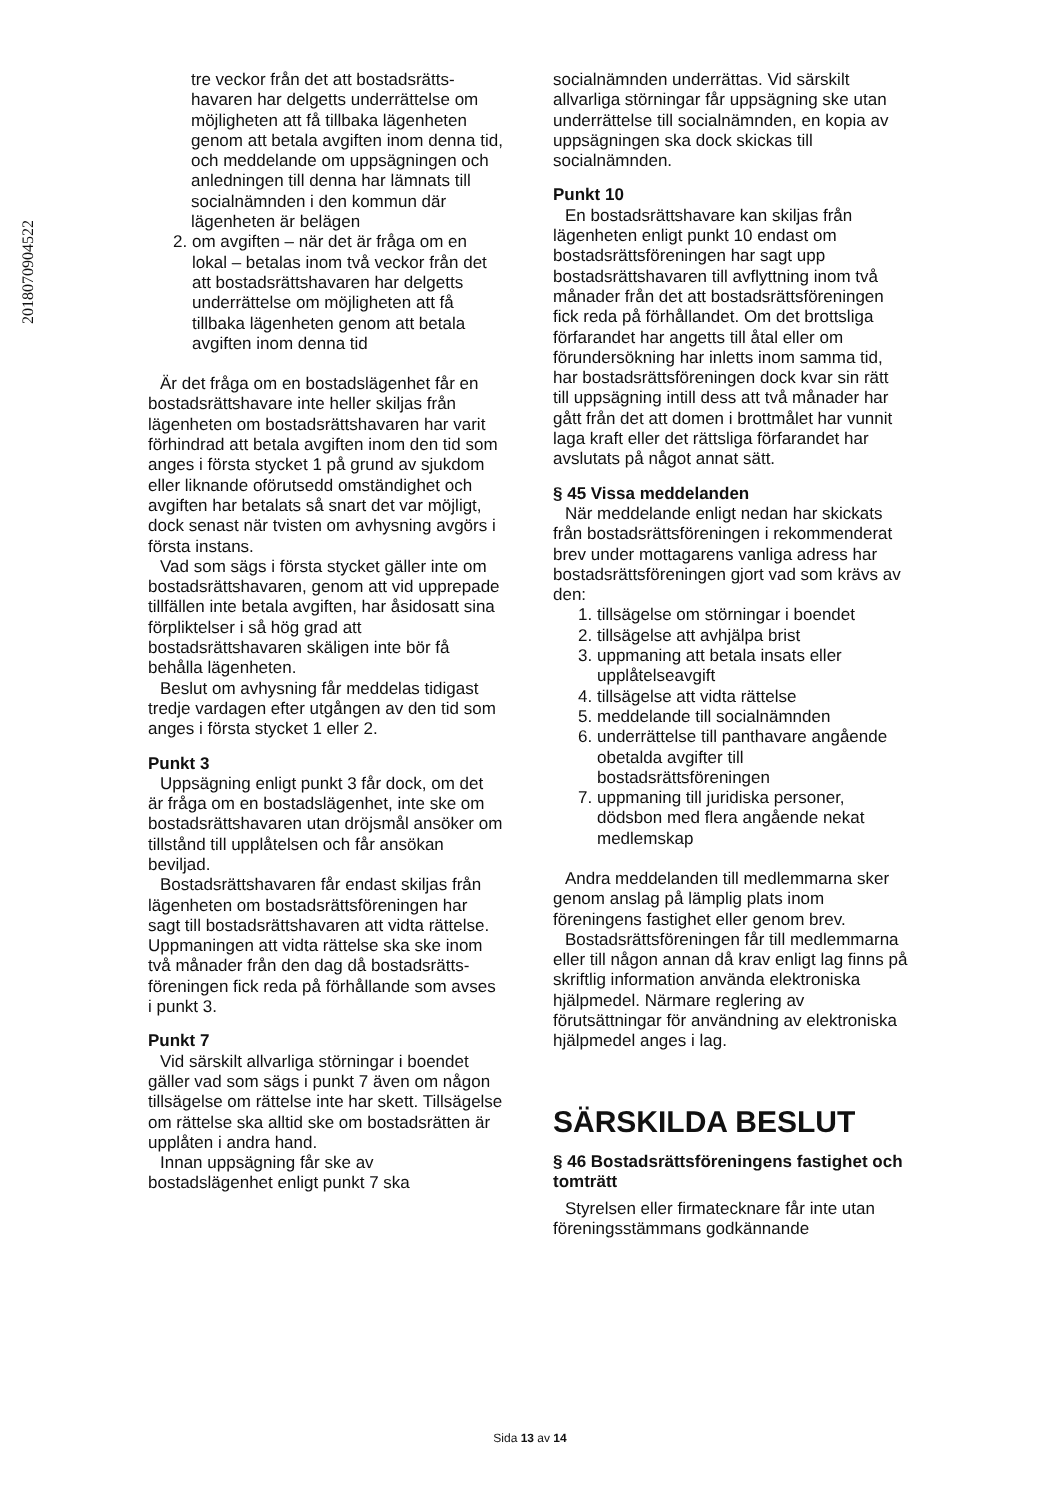2018070904522
tre veckor från det att bostadsrätts­havaren har delgetts underrättelse om möjligheten att få tillbaka lägenheten genom att betala avgiften inom denna tid, och meddelande om uppsägningen och anledningen till denna har lämnats till socialnämnden i den kommun där lägenheten är belägen
2. om avgiften – när det är fråga om en lokal – betalas inom två veckor från det att bostadsrättshavaren har delgetts underrättelse om möjligheten att få tillbaka lägenheten genom att betala avgiften inom denna tid
Är det fråga om en bostadslägenhet får en bostadsrättshavare inte heller skiljas från lägenheten om bostadsrättshavaren har varit förhindrad att betala avgiften inom den tid som anges i första stycket 1 på grund av sjukdom eller liknande oförutsedd omständighet och avgiften har betalats så snart det var möjligt, dock senast när tvisten om avhysning avgörs i första instans.
Vad som sägs i första stycket gäller inte om bostadsrättshavaren, genom att vid upprepade tillfällen inte betala avgiften, har åsidosatt sina förpliktelser i så hög grad att bostadsrättshavaren skäligen inte bör få behålla lägenheten.
Beslut om avhysning får meddelas tidigast tredje vardagen efter utgången av den tid som anges i första stycket 1 eller 2.
Punkt 3
Uppsägning enligt punkt 3 får dock, om det är fråga om en bostadslägenhet, inte ske om bostadsrättshavaren utan dröjsmål ansöker om tillstånd till upplåtelsen och får ansökan beviljad.
Bostadsrättshavaren får endast skiljas från lägenheten om bostadsrätts­föreningen har sagt till bostadsrätts­havaren att vidta rättelse. Uppmaningen att vidta rättelse ska ske inom två månader från den dag då bostadsrätts­föreningen fick reda på förhållande som avses i punkt 3.
Punkt 7
Vid särskilt allvarliga störningar i boendet gäller vad som sägs i punkt 7 även om någon tillsägelse om rättelse inte har skett. Tillsägelse om rättelse ska alltid ske om bostadsrätten är upplåten i andra hand.
Innan uppsägning får ske av bostadslägenhet enligt punkt 7 ska
socialnämnden underrättas. Vid särskilt allvarliga störningar får uppsägning ske utan underrättelse till socialnämnden, en kopia av uppsägningen ska dock skickas till socialnämnden.
Punkt 10
En bostadsrättshavare kan skiljas från lägenheten enligt punkt 10 endast om bostadsrättsföreningen har sagt upp bostadsrättshavaren till avflyttning inom två månader från det att bostadsrätts­föreningen fick reda på förhållandet. Om det brottsliga förfarandet har angetts till åtal eller om förundersökning har inletts inom samma tid, har bostadsrätts­föreningen dock kvar sin rätt till uppsägning intill dess att två månader har gått från det att domen i brottmålet har vunnit laga kraft eller det rättsliga förfarandet har avslutats på något annat sätt.
§ 45 Vissa meddelanden
När meddelande enligt nedan har skickats från bostadsrättsföreningen i rekommenderat brev under mottagarens vanliga adress har bostadsrättsföreningen gjort vad som krävs av den:
1. tillsägelse om störningar i boendet
2. tillsägelse att avhjälpa brist
3. uppmaning att betala insats eller upplåtelseavgift
4. tillsägelse att vidta rättelse
5. meddelande till socialnämnden
6. underrättelse till panthavare angående obetalda avgifter till bostadsrättsföreningen
7. uppmaning till juridiska personer, dödsbon med flera angående nekat medlemskap
Andra meddelanden till medlemmarna sker genom anslag på lämplig plats inom föreningens fastighet eller genom brev.
Bostadsrättsföreningen får till medlemmarna eller till någon annan då krav enligt lag finns på skriftlig information använda elektroniska hjälpmedel. Närmare reglering av förutsättningar för användning av elektroniska hjälpmedel anges i lag.
SÄRSKILDA BESLUT
§ 46 Bostadsrättsföreningens fastighet och tomträtt
Styrelsen eller firmatecknare får inte utan föreningsstämmans godkännande
Sida 13 av 14